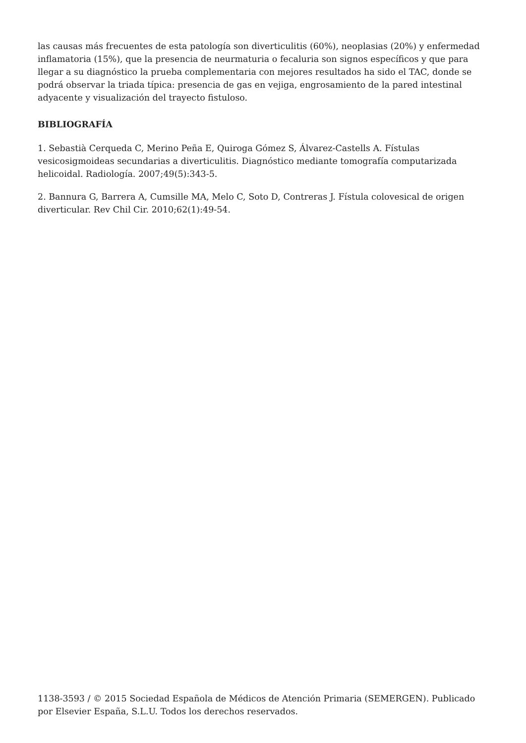las causas más frecuentes de esta patología son diverticulitis (60%), neoplasias (20%) y enfermedad inflamatoria (15%), que la presencia de neurmaturia o fecaluria son signos específicos y que para llegar a su diagnóstico la prueba complementaria con mejores resultados ha sido el TAC, donde se podrá observar la triada típica: presencia de gas en vejiga, engrosamiento de la pared intestinal adyacente y visualización del trayecto fistuloso.
BIBLIOGRAFÍA
1. Sebastià Cerqueda C, Merino Peña E, Quiroga Gómez S, Álvarez-Castells A. Fístulas vesicosigmoideas secundarias a diverticulitis. Diagnóstico mediante tomografía computarizada helicoidal. Radiología. 2007;49(5):343-5.
2. Bannura G, Barrera A, Cumsille MA, Melo C, Soto D, Contreras J. Fístula colovesical de origen diverticular. Rev Chil Cir. 2010;62(1):49-54.
1138-3593 / © 2015 Sociedad Española de Médicos de Atención Primaria (SEMERGEN). Publicado por Elsevier España, S.L.U. Todos los derechos reservados.